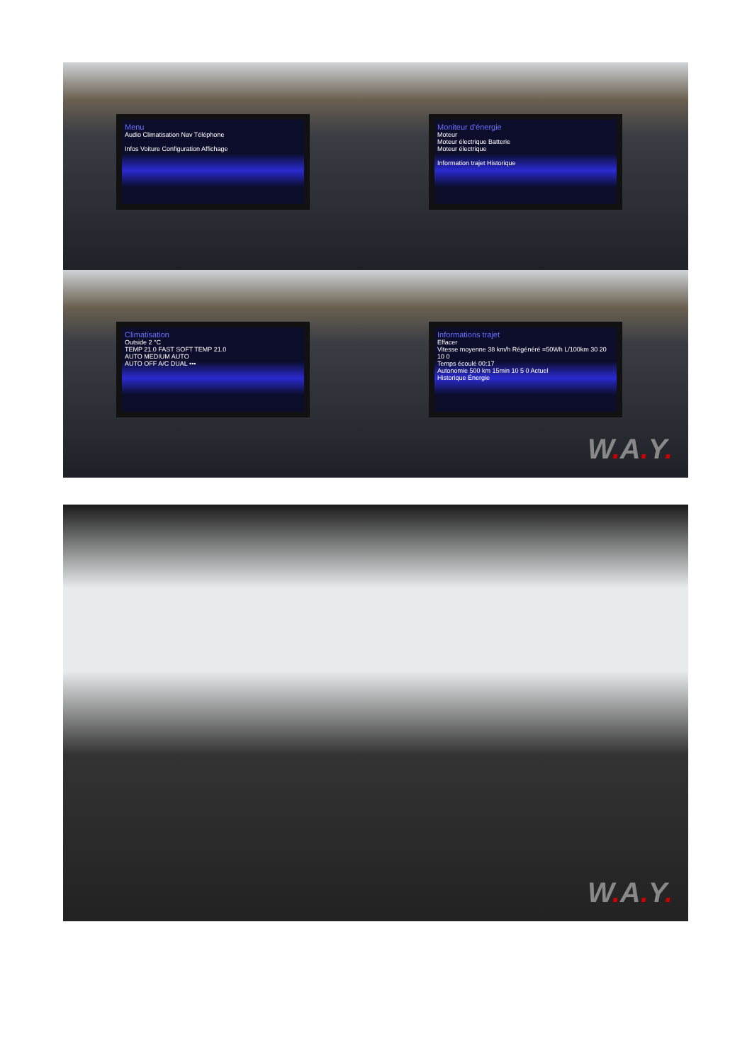Menu
Audio Climatisation Nav Téléphone
Infos Voiture Configuration Affichage
Moniteur d'énergie
Moteur
Moteur électrique Batterie
Moteur électrique
Information trajet Historique
Climatisation
Outside 2 °C
TEMP 21.0 FAST SOFT TEMP 21.0
AUTO MEDIUM AUTO
AUTO OFF A/C DUAL •••
Informations trajet
Effacer
Vitesse moyenne 38 km/h Régénéré =50Wh L/100km 30 20 10 0
Temps écoulé 00:17
Autonomie 500 km 15min 10 5 0 Actuel
Historique Énergie
W. A. Y.
W. A. Y.